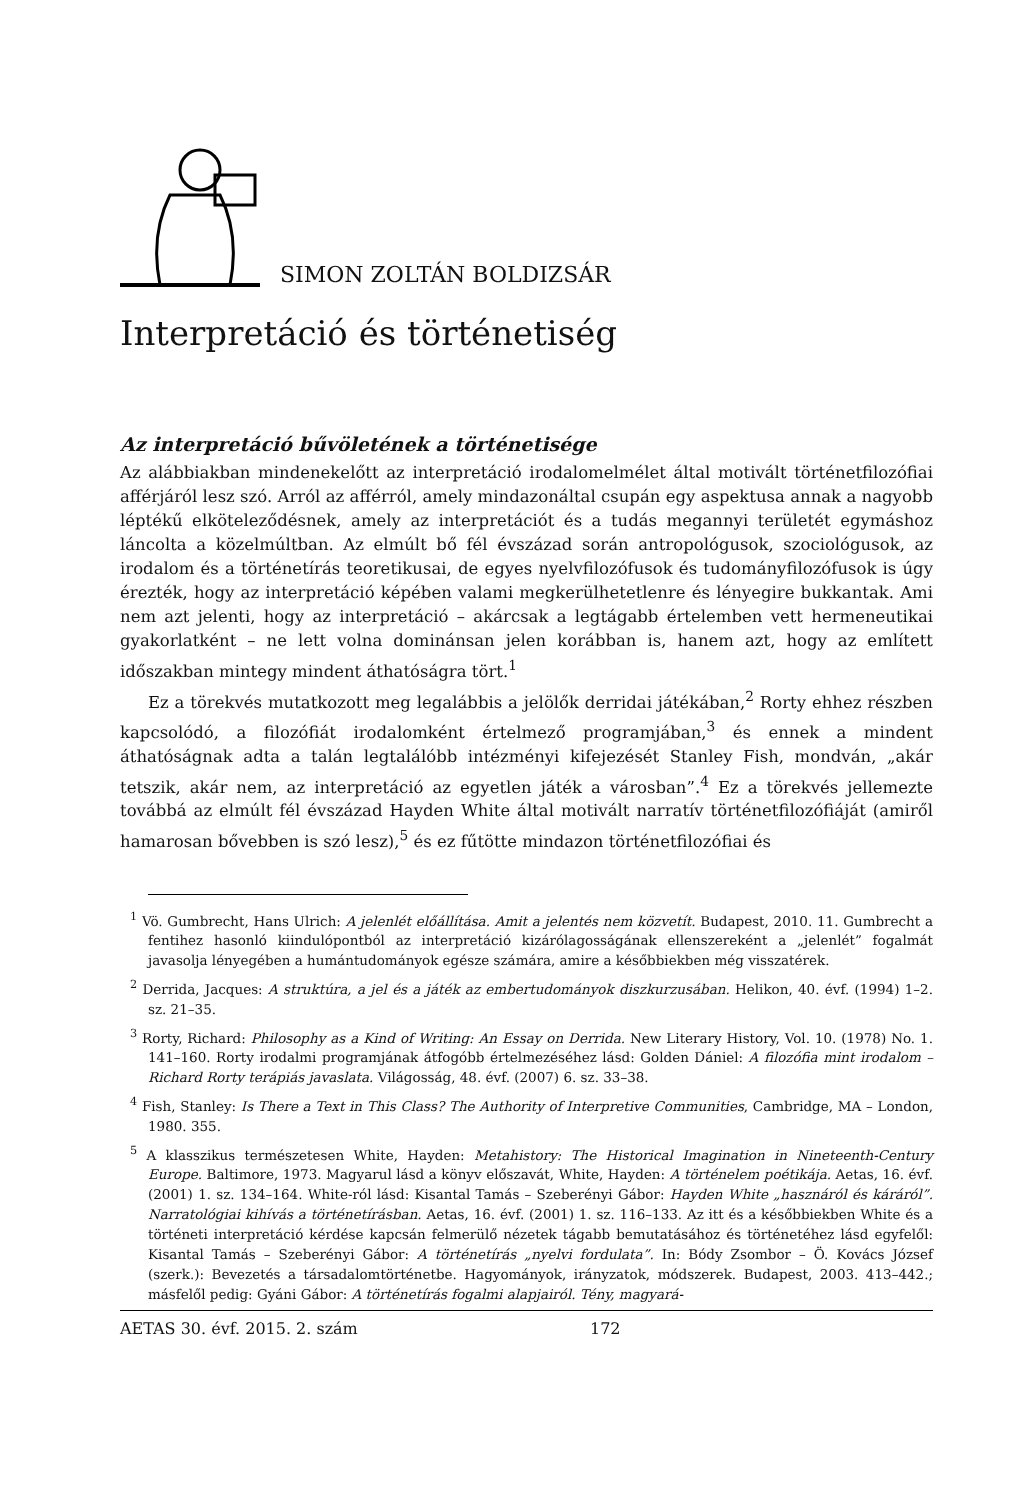SIMON ZOLTÁN BOLDIZSÁR
Interpretáció és történetiség
Az interpretáció bűvöletének a történetisége
Az alábbiakban mindenekelőtt az interpretáció irodalomelmélet által motivált történetfilozófiai afférjáról lesz szó. Arról az afférról, amely mindazonáltal csupán egy aspektusa annak a nagyobb léptékű elköteleződésnek, amely az interpretációt és a tudás megannyi területét egymáshoz láncolta a közelmúltban. Az elmúlt bő fél évszázad során antropológusok, szociológusok, az irodalom és a történetírás teoretikusai, de egyes nyelvfilozófusok és tudományfilozófusok is úgy érezték, hogy az interpretáció képében valami megkerülhetetlenre és lényegire bukkantak. Ami nem azt jelenti, hogy az interpretáció – akárcsak a legtágabb értelemben vett hermeneutikai gyakorlatként – ne lett volna dominánsan jelen korábban is, hanem azt, hogy az említett időszakban mintegy mindent áthatóságra tört.<sup>1</sup>
Ez a törekvés mutatkozott meg legalábbis a jelölők derridai játékában,<sup>2</sup> Rorty ehhez részben kapcsolódó, a filozófiát irodalomként értelmező programjában,<sup>3</sup> és ennek a mindent áthatóságnak adta a talán legtalálóbb intézményi kifejezését Stanley Fish, mondván, „akár tetszik, akár nem, az interpretáció az egyetlen játék a városban”.<sup>4</sup> Ez a törekvés jellemezte továbbá az elmúlt fél évszázad Hayden White által motivált narratív történetfilozófiáját (amiről hamarosan bővebben is szó lesz),<sup>5</sup> és ez fűtötte mindazon történetfilozófiai és
<sup>1</sup> Vö. Gumbrecht, Hans Ulrich: A jelenlét előállítása. Amit a jelentés nem közvetít. Budapest, 2010. 11. Gumbrecht a fentihez hasonló kiindulópontból az interpretáció kizárólagosságának ellenszereként a „jelenlét” fogalmát javasolja lényegében a humántudományok egésze számára, amire a későbbiekben még visszatérek.
<sup>2</sup> Derrida, Jacques: A struktúra, a jel és a játék az embertudományok diszkurzusában. Helikon, 40. évf. (1994) 1–2. sz. 21–35.
<sup>3</sup> Rorty, Richard: Philosophy as a Kind of Writing: An Essay on Derrida. New Literary History, Vol. 10. (1978) No. 1. 141–160. Rorty irodalmi programjának átfogóbb értelmezéséhez lásd: Golden Dániel: A filozófia mint irodalom – Richard Rorty terápiás javaslata. Világosság, 48. évf. (2007) 6. sz. 33–38.
<sup>4</sup> Fish, Stanley: Is There a Text in This Class? The Authority of Interpretive Communities, Cambridge, MA – London, 1980. 355.
<sup>5</sup> A klasszikus természetesen White, Hayden: Metahistory: The Historical Imagination in Nineteenth-Century Europe. Baltimore, 1973. Magyarul lásd a könyv előszavát, White, Hayden: A történelem poétikája. Aetas, 16. évf. (2001) 1. sz. 134–164. White-ról lásd: Kisantal Tamás – Szeberényi Gábor: Hayden White „hasznáról és káráról”. Narratológiai kihívás a történetírásban. Aetas, 16. évf. (2001) 1. sz. 116–133. Az itt és a későbbiekben White és a történeti interpretáció kérdése kapcsán felmerülő nézetek tágabb bemutatásához és történetéhez lásd egyfelől: Kisantal Tamás – Szeberényi Gábor: A történetírás „nyelvi fordulata”. In: Bódy Zsombor – Ö. Kovács József (szerk.): Bevezetés a társadalomtörténetbe. Hagyományok, irányzatok, módszerek. Budapest, 2003. 413–442.; másfelől pedig: Gyáni Gábor: A történetírás fogalmi alapjairól. Tény, magyará-
AETAS 30. évf. 2015. 2. szám 172